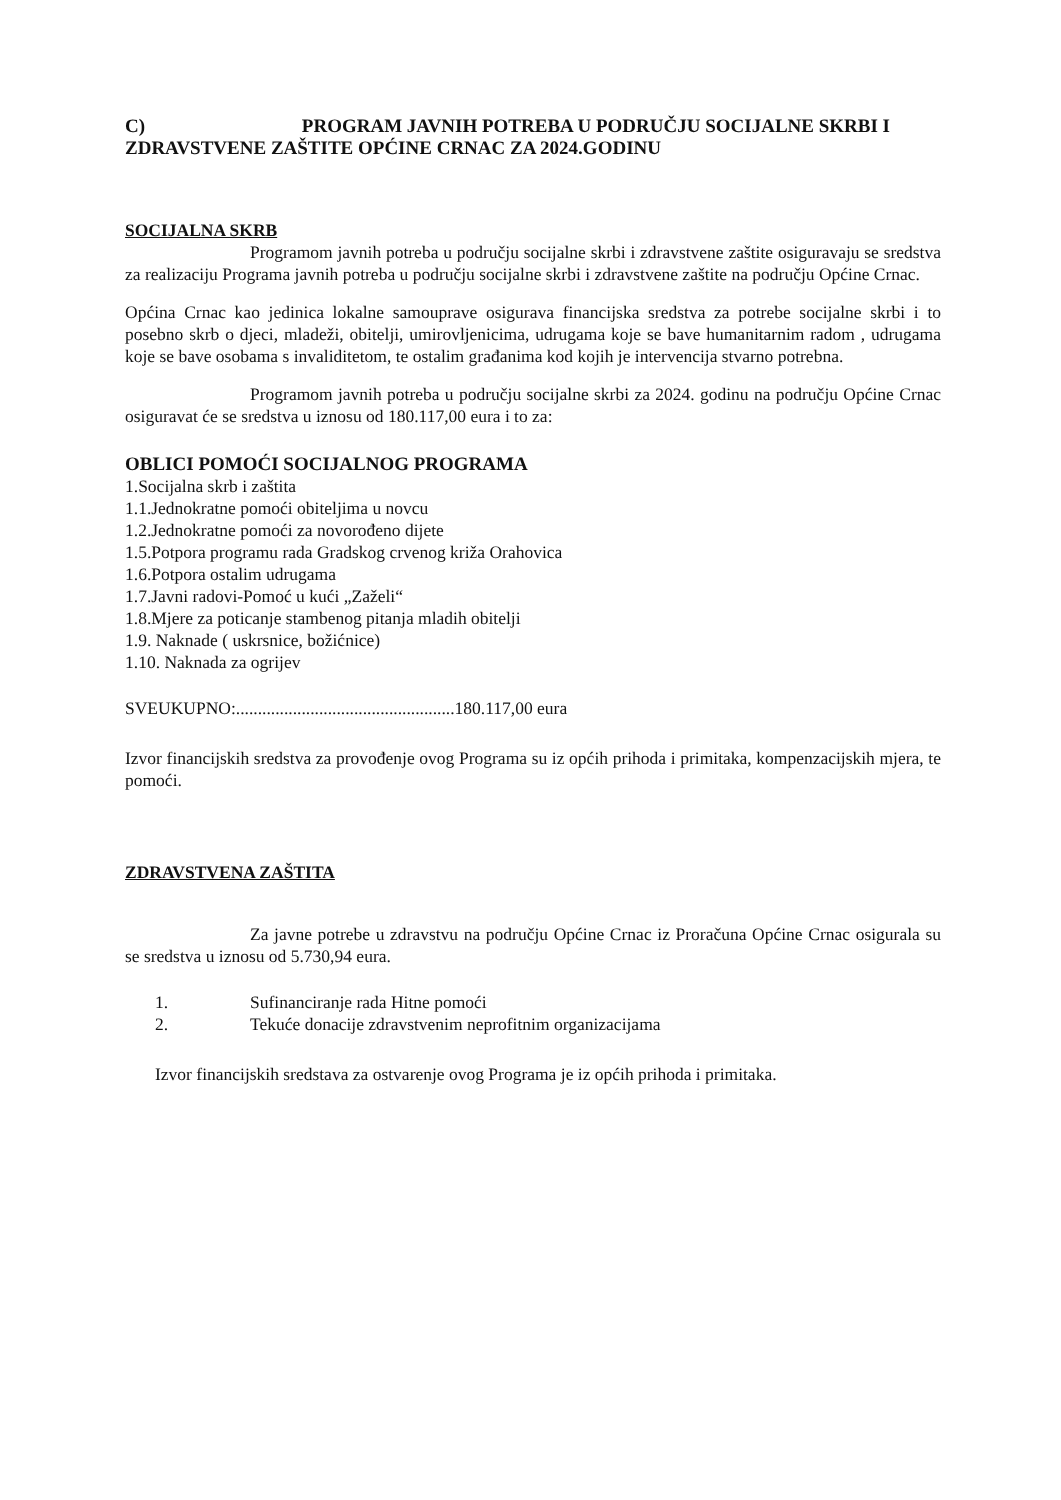C) PROGRAM JAVNIH POTREBA U PODRUČJU SOCIJALNE SKRBI I ZDRAVSTVENE ZAŠTITE OPĆINE CRNAC ZA 2024.GODINU
SOCIJALNA SKRB
Programom javnih potreba u području socijalne skrbi i zdravstvene zaštite osiguravaju se sredstva za realizaciju Programa javnih potreba u području socijalne skrbi i zdravstvene zaštite na području Općine Crnac.
Općina Crnac kao jedinica lokalne samouprave osigurava financijska sredstva za potrebe socijalne skrbi i to posebno skrb o djeci, mladeži, obitelji, umirovljenicima, udrugama koje se bave humanitarnim radom , udrugama koje se bave osobama s invaliditetom, te ostalim građanima kod kojih je intervencija stvarno potrebna.
Programom javnih potreba u području socijalne skrbi za 2024. godinu na području Općine Crnac osiguravat će se sredstva u iznosu od 180.117,00 eura i to za:
OBLICI POMOĆI SOCIJALNOG PROGRAMA
1.Socijalna skrb i zaštita
1.1.Jednokratne pomoći obiteljima u novcu
1.2.Jednokratne pomoći za novorođeno dijete
1.5.Potpora programu rada Gradskog crvenog križa Orahovica
1.6.Potpora ostalim udrugama
1.7.Javni radovi-Pomoć u kući „Zaželi“
1.8.Mjere za poticanje stambenog pitanja mladih obitelji
1.9. Naknade ( uskrsnice, božićnice)
1.10. Naknada za ogrijev
SVEUKUPNO:..................................................180.117,00 eura
Izvor financijskih sredstva za provođenje ovog Programa su iz općih prihoda i primitaka, kompenzacijskih mjera, te pomoći.
ZDRAVSTVENA ZAŠTITA
Za javne potrebe u zdravstvu na području Općine Crnac iz Proračuna Općine Crnac osigurala su se sredstva u iznosu od 5.730,94 eura.
1. Sufinanciranje rada Hitne pomoći
2. Tekuće donacije zdravstvenim neprofitnim organizacijama
Izvor financijskih sredstava za ostvarenje ovog Programa je iz općih prihoda i primitaka.